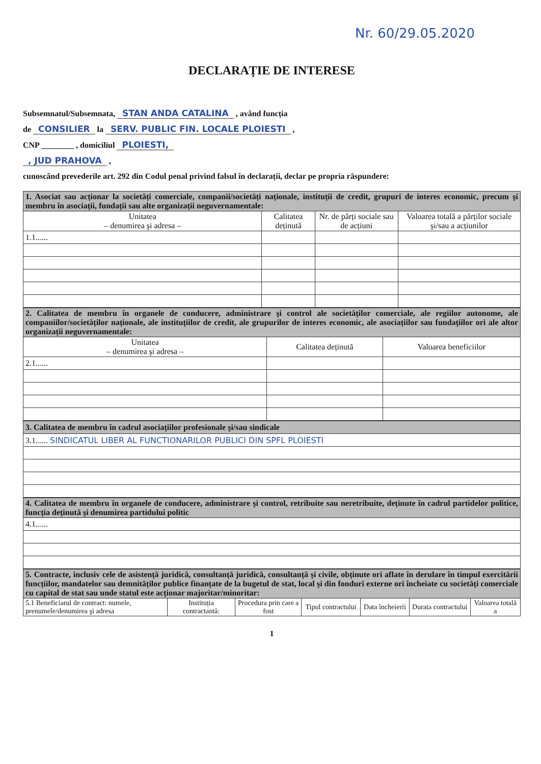Nr. 60/29.05.2020
DECLARAȚIE DE INTERESE
Subsemnatul/Subsemnata, STAN ANDA CATALINA , având funcția
de CONSILIER la SERV. PUBLIC FIN. LOCALE PLOIESTI ,
CNP ________ , domiciliul PLOIESTI,
, JUD PRAHOVA ,
cunoscând prevederile art. 292 din Codul penal privind falsul în declarații, declar pe propria răspundere:
| 1. Asociat sau acționar la societăți comerciale, companii/societăți naționale, instituții de credit, grupuri de interes economic, precum şi membru în asociații, fundații sau alte organizații neguvernamentale: | | | |
| Unitatea – denumirea şi adresa – | Calitatea deținută | Nr. de părți sociale sau de acțiuni | Valoarea totală a părților sociale şi/sau a acțiunilor |
| 1.1...... | | | |
| 2. Calitatea de membru în organele de conducere, administrare şi control ale societăților comerciale, ale regiilor autonome, ale companiilor/societăților naționale, ale instituțiilor de credit, ale grupurilor de interes economic, ale asociațiilor sau fundațiilor ori ale altor organizații neguvernamentale: | | |
| Unitatea – denumirea şi adresa – | Calitatea deținută | Valoarea beneficiilor |
| 2.1...... | | |
| 3. Calitatea de membru în cadrul asociațiilor profesionale şi/sau sindicale |
| 3.1...... SINDICATUL LIBER AL FUNCTIONARILOR PUBLICI DIN SPFL PLOIESTI |
| 4. Calitatea de membru în organele de conducere, administrare şi control, retribuite sau neretribuite, deținute în cadrul partidelor politice, funcția deținută şi denumirea partidului politic |
| 4.1...... |
| 5. Contracte, inclusiv cele de asistență juridică, consultanță juridică, consultanță şi civile, obținute ori aflate în derulare în timpul exercitării funcțiilor, mandatelor sau demnităților publice finanțate de la bugetul de stat, local şi din fonduri externe ori încheiate cu societăți comerciale cu capital de stat sau unde statul este acționar majoritar/minoritar: | | | | | | |
| 5.1 Beneficiarul de contract: numele, prenumele/denumirea şi adresa | Instituția contractantă: | Procedura prin care a fost | Tipul contractului | Data încheierii | Durata contractului | Valoarea totală a |
1